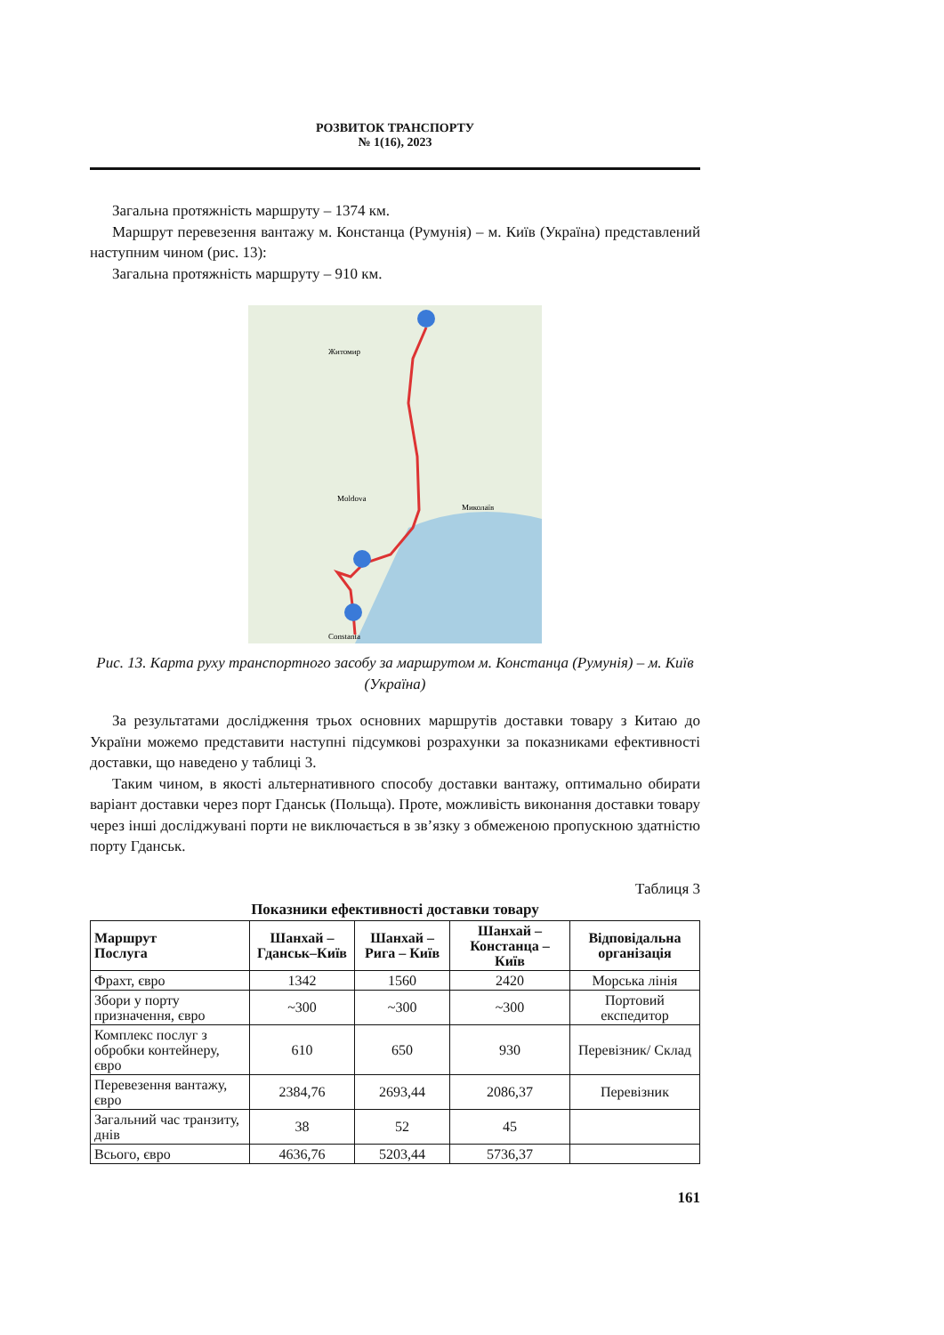РОЗВИТОК ТРАНСПОРТУ
№ 1(16), 2023
Загальна протяжність маршруту – 1374 км.
Маршрут перевезення вантажу м. Констанца (Румунія) – м. Київ (Україна) представлений наступним чином (рис. 13):
Загальна протяжність маршруту – 910 км.
Житомир
Moldova
Миколаїв
Constanta
Рис. 13. Карта руху транспортного засобу за маршрутом м. Констанца (Румунія) – м. Київ (Україна)
За результатами дослідження трьох основних маршрутів доставки товару з Китаю до України можемо представити наступні підсумкові розрахунки за показниками ефективності доставки, що наведено у таблиці 3.
Таким чином, в якості альтернативного способу доставки вантажу, оптимально обирати варіант доставки через порт Гданськ (Польща). Проте, можливість виконання доставки товару через інші досліджувані порти не виключається в зв’язку з обмеженою пропускною здатністю порту Гданськ.
Таблиця 3
Показники ефективності доставки товару
| Маршрут Послуга | Шанхай – Гданськ–Київ | Шанхай – Рига – Київ | Шанхай – Констанца – Київ | Відповідальна організація |
| --- | --- | --- | --- | --- |
| Фрахт, євро | 1342 | 1560 | 2420 | Морська лінія |
| Збори у порту призначення, євро | ~300 | ~300 | ~300 | Портовий експедитор |
| Комплекс послуг з обробки контейнеру, євро | 610 | 650 | 930 | Перевізник/ Склад |
| Перевезення вантажу, євро | 2384,76 | 2693,44 | 2086,37 | Перевізник |
| Загальний час транзиту, днів | 38 | 52 | 45 | |
| Всього, євро | 4636,76 | 5203,44 | 5736,37 | |
161